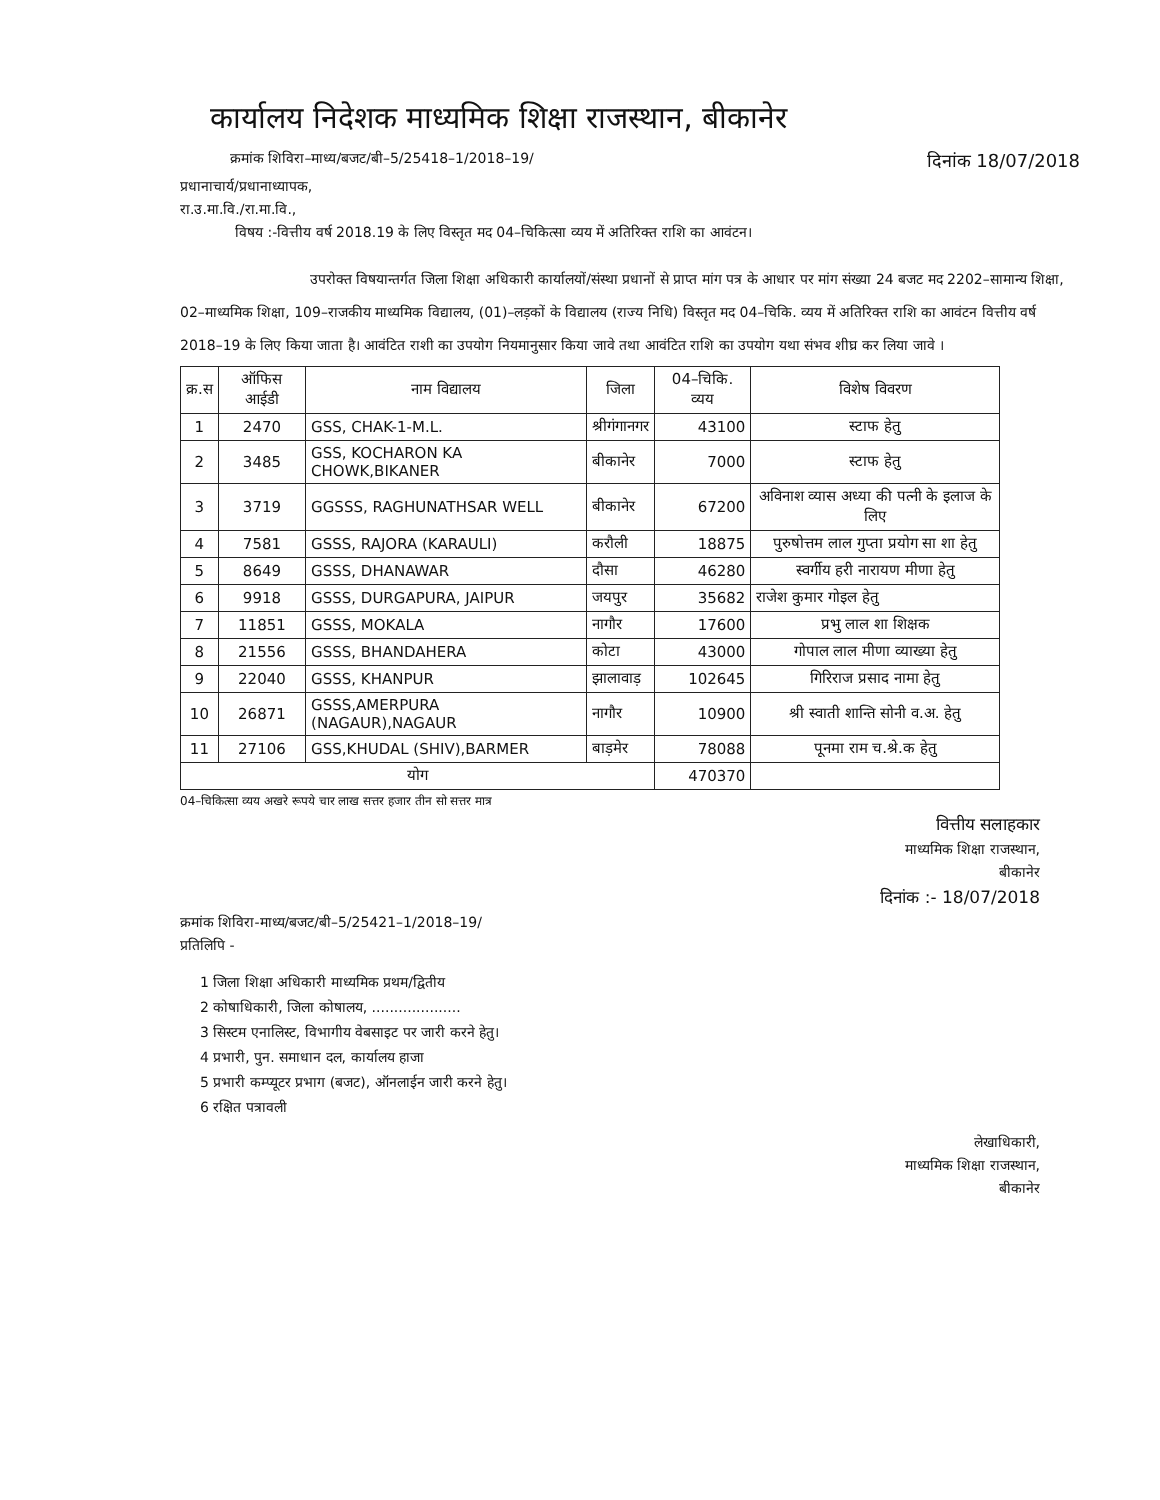कार्यालय निदेशक माध्यमिक शिक्षा राजस्थान, बीकानेर
क्रमांक शिविरा–माध्य/बजट/बी–5/25418–1/2018–19/ दिनांक 18/07/2018
प्रधानाचार्य/प्रधानाध्यापक,
रा.उ.मा.वि./रा.मा.वि.,
विषय :-वित्तीय वर्ष 2018.19 के लिए विस्तृत मद 04–चिकित्सा व्यय में अतिरिक्त राशि का आवंटन।
उपरोक्त विषयान्तर्गत जिला शिक्षा अधिकारी कार्यालयों/संस्था प्रधानों से प्राप्त मांग पत्र के आधार पर मांग संख्या 24 बजट मद 2202–सामान्य शिक्षा, 02–माध्यमिक शिक्षा, 109–राजकीय माध्यमिक विद्यालय, (01)–लड़कों के विद्यालय (राज्य निधि) विस्तृत मद 04–चिकि. व्यय में अतिरिक्त राशि का आवंटन वित्तीय वर्ष 2018–19 के लिए किया जाता है। आवंटित राशी का उपयोग नियमानुसार किया जावे तथा आवंटित राशि का उपयोग यथा संभव शीघ्र कर लिया जावे ।
| क्र.स | ऑफिस आईडी | नाम विद्यालय | जिला | 04–चिकि. व्यय | विशेष विवरण |
| --- | --- | --- | --- | --- | --- |
| 1 | 2470 | GSS, CHAK-1-M.L. | श्रीगंगानगर | 43100 | स्टाफ हेतु |
| 2 | 3485 | GSS, KOCHARON KA CHOWK,BIKANER | बीकानेर | 7000 | स्टाफ हेतु |
| 3 | 3719 | GGSSS, RAGHUNATHSAR WELL | बीकानेर | 67200 | अविनाश व्यास अध्या की पत्नी के इलाज के लिए |
| 4 | 7581 | GSSS, RAJORA (KARAULI) | करौली | 18875 | पुरुषोत्तम लाल गुप्ता प्रयोग सा शा हेतु |
| 5 | 8649 | GSSS, DHANAWAR | दौसा | 46280 | स्वर्गीय हरी नारायण मीणा हेतु |
| 6 | 9918 | GSSS, DURGAPURA, JAIPUR | जयपुर | 35682 | राजेश कुमार गोइल हेतु |
| 7 | 11851 | GSSS, MOKALA | नागौर | 17600 | प्रभु लाल शा शिक्षक |
| 8 | 21556 | GSSS, BHANDAHERA | कोटा | 43000 | गोपाल लाल मीणा व्याख्या हेतु |
| 9 | 22040 | GSSS, KHANPUR | झालावाड़ | 102645 | गिरिराज प्रसाद नामा हेतु |
| 10 | 26871 | GSSS,AMERPURA (NAGAUR),NAGAUR | नागौर | 10900 | श्री स्वाती शान्ति सोनी व.अ. हेतु |
| 11 | 27106 | GSS,KHUDAL (SHIV),BARMER | बाड़मेर | 78088 | पूनमा राम च.श्रे.क हेतु |
| योग | | | | 470370 | |
04–चिकित्सा व्यय अखरे रूपये चार लाख सत्तर हजार तीन सो सत्तर मात्र
वित्तीय सलाहकार
माध्यमिक शिक्षा राजस्थान,
बीकानेर
दिनांक :- 18/07/2018
क्रमांक शिविरा-माध्य/बजट/बी–5/25421–1/2018–19/
प्रतिलिपि -
1 जिला शिक्षा अधिकारी माध्यमिक प्रथम/द्वितीय
2 कोषाधिकारी, जिला कोषालय, ....................
3 सिस्टम एनालिस्ट, विभागीय वेबसाइट पर जारी करने हेतु।
4 प्रभारी, पुन. समाधान दल, कार्यालय हाजा
5 प्रभारी कम्प्यूटर प्रभाग (बजट), ऑनलाईन जारी करने हेतु।
6 रक्षित पत्रावली
लेखाधिकारी,
माध्यमिक शिक्षा राजस्थान,
बीकानेर